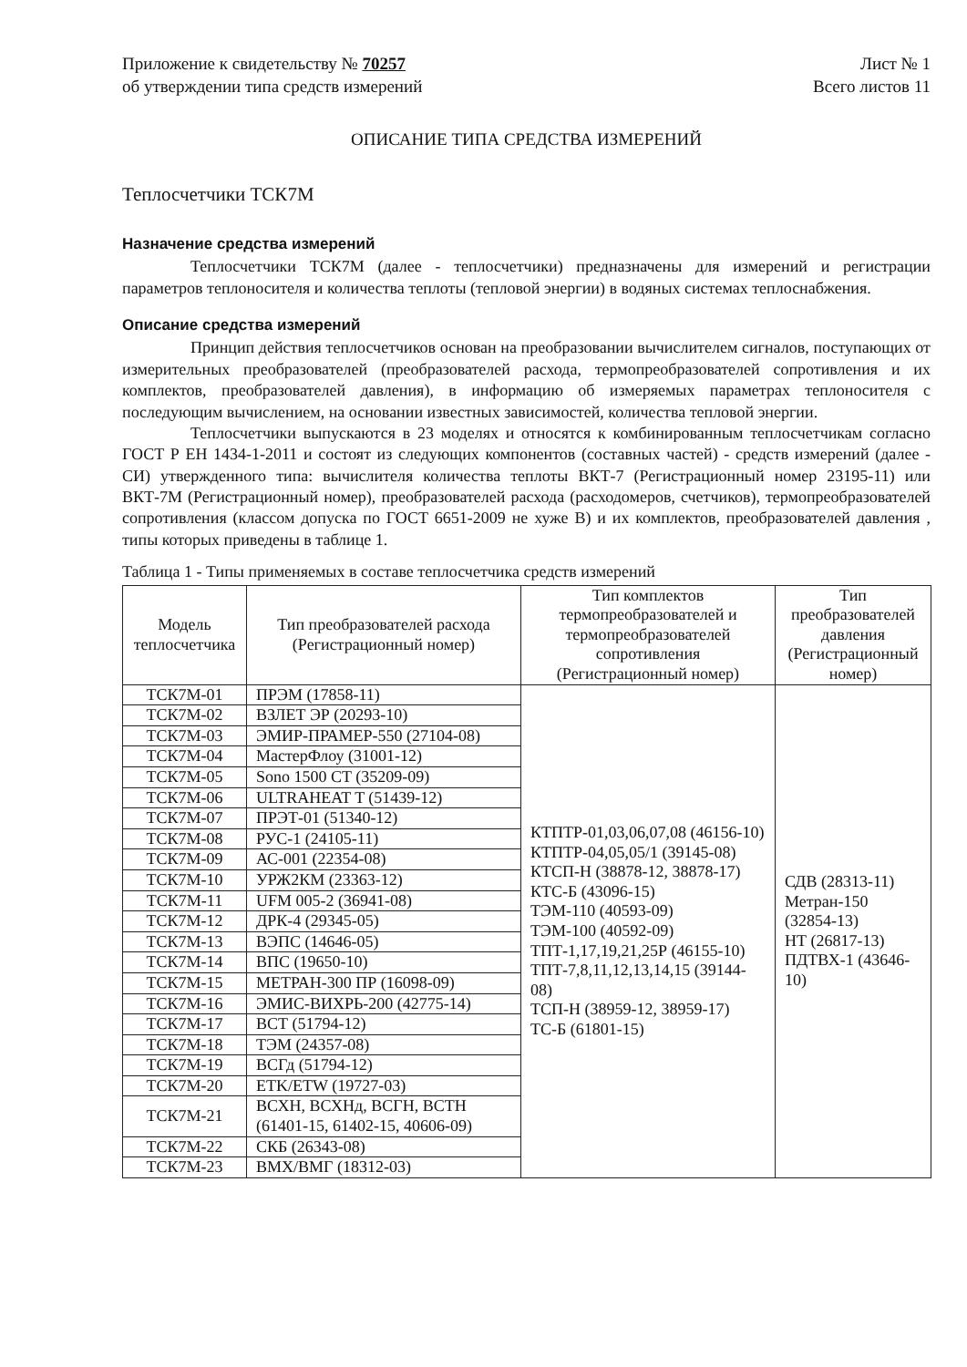Приложение к свидетельству № 70257
об утверждении типа средств измерений
Лист № 1
Всего листов 11
ОПИСАНИЕ ТИПА СРЕДСТВА ИЗМЕРЕНИЙ
Теплосчетчики ТСК7М
Назначение средства измерений
Теплосчетчики ТСК7М (далее - теплосчетчики) предназначены для измерений и регистрации параметров теплоносителя и количества теплоты (тепловой энергии) в водяных системах теплоснабжения.
Описание средства измерений
Принцип действия теплосчетчиков основан на преобразовании вычислителем сигналов, поступающих от измерительных преобразователей (преобразователей расхода, термопреобразователей сопротивления и их комплектов, преобразователей давления), в информацию об измеряемых параметрах теплоносителя с последующим вычислением, на основании известных зависимостей, количества тепловой энергии.
Теплосчетчики выпускаются в 23 моделях и относятся к комбинированным теплосчетчикам согласно ГОСТ Р ЕН 1434-1-2011 и состоят из следующих компонентов (составных частей) - средств измерений (далее - СИ) утвержденного типа: вычислителя количества теплоты ВКТ-7 (Регистрационный номер 23195-11) или ВКТ-7М (Регистрационный номер), преобразователей расхода (расходомеров, счетчиков), термопреобразователей сопротивления (классом допуска по ГОСТ 6651-2009 не хуже В) и их комплектов, преобразователей давления , типы которых приведены в таблице 1.
Таблица 1 - Типы применяемых в составе теплосчетчика средств измерений
| Модель теплосчетчика | Тип преобразователей расхода (Регистрационный номер) | Тип комплектов термопреобразователей и термопреобразователей сопротивления (Регистрационный номер) | Тип преобразователей давления (Регистрационный номер) |
| --- | --- | --- | --- |
| ТСК7М-01 | ПРЭМ (17858-11) | КТПТР-01,03,06,07,08 (46156-10) КТПТР-04,05,05/1 (39145-08) КТСП-Н (38878-12, 38878-17) КТС-Б (43096-15) ТЭМ-110 (40593-09) ТЭМ-100 (40592-09) ТПТ-1,17,19,21,25Р (46155-10) ТПТ-7,8,11,12,13,14,15 (39144-08) ТСП-Н (38959-12, 38959-17) ТС-Б (61801-15) | СДВ (28313-11) Метран-150 (32854-13) НТ (26817-13) ПДТВХ-1 (43646-10) |
| ТСК7М-02 | ВЗЛЕТ ЭР (20293-10) | | |
| ТСК7М-03 | ЭМИР-ПРАМЕР-550 (27104-08) | | |
| ТСК7М-04 | МастерФлоу (31001-12) | | |
| ТСК7М-05 | Sono 1500 CT (35209-09) | | |
| ТСК7М-06 | ULTRAHEAT T (51439-12) | | |
| ТСК7М-07 | ПРЭТ-01 (51340-12) | | |
| ТСК7М-08 | РУС-1 (24105-11) | | |
| ТСК7М-09 | АС-001 (22354-08) | | |
| ТСК7М-10 | УРЖ2КМ (23363-12) | | |
| ТСК7М-11 | UFM 005-2 (36941-08) | | |
| ТСК7М-12 | ДРК-4 (29345-05) | | |
| ТСК7М-13 | ВЭПС (14646-05) | | |
| ТСК7М-14 | ВПС (19650-10) | | |
| ТСК7М-15 | МЕТРАН-300 ПР (16098-09) | | |
| ТСК7М-16 | ЭМИС-ВИХРЬ-200 (42775-14) | | |
| ТСК7М-17 | ВСТ (51794-12) | | |
| ТСК7М-18 | ТЭМ (24357-08) | | |
| ТСК7М-19 | ВСГд (51794-12) | | |
| ТСК7М-20 | ETK/ETW (19727-03) | | |
| ТСК7М-21 | ВСХН, ВСХНд, ВСГН, ВСТН (61401-15, 61402-15, 40606-09) | | |
| ТСК7М-22 | СКБ (26343-08) | | |
| ТСК7М-23 | ВМХ/ВМГ (18312-03) | | |